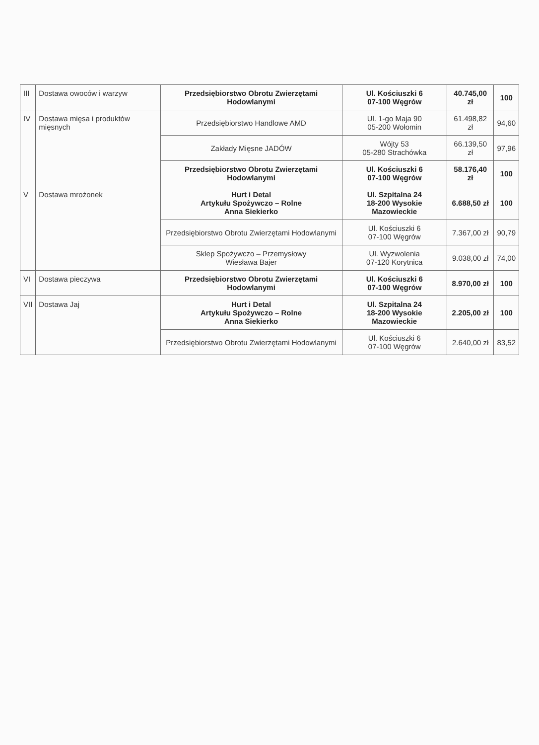| III | Dostawa owoców i warzyw | Przedsiębiorstwo Obrotu Zwierzętami Hodowlanymi | Ul. Kościuszki 6 07-100 Węgrów | 40.745,00 zł | 100 |
| IV | Dostawa mięsa i produktów mięsnych | Przedsiębiorstwo Handlowe AMD | Ul. 1-go Maja 90 05-200 Wołomin | 61.498,82 zł | 94,60 |
| | | Zakłady Mięsne JADÓW | Wójty 53 05-280 Strachówka | 66.139,50 zł | 97,96 |
| | | Przedsiębiorstwo Obrotu Zwierzętami Hodowlanymi | Ul. Kościuszki 6 07-100 Węgrów | 58.176,40 zł | 100 |
| V | Dostawa mrożonek | Hurt i Detal Artykułu Spożywczo – Rolne Anna Siekierko | Ul. Szpitalna 24 18-200 Wysokie Mazowieckie | 6.688,50 zł | 100 |
| | | Przedsiębiorstwo Obrotu Zwierzętami Hodowlanymi | Ul. Kościuszki 6 07-100 Węgrów | 7.367,00 zł | 90,79 |
| | | Sklep Spożywczo – Przemysłowy Wiesława Bajer | Ul. Wyzwolenia 07-120 Korytnica | 9.038,00 zł | 74,00 |
| VI | Dostawa pieczywa | Przedsiębiorstwo Obrotu Zwierzętami Hodowlanymi | Ul. Kościuszki 6 07-100 Węgrów | 8.970,00 zł | 100 |
| VII | Dostawa Jaj | Hurt i Detal Artykułu Spożywczo – Rolne Anna Siekierko | Ul. Szpitalna 24 18-200 Wysokie Mazowieckie | 2.205,00 zł | 100 |
| | | Przedsiębiorstwo Obrotu Zwierzętami Hodowlanymi | Ul. Kościuszki 6 07-100 Węgrów | 2.640,00 zł | 83,52 |